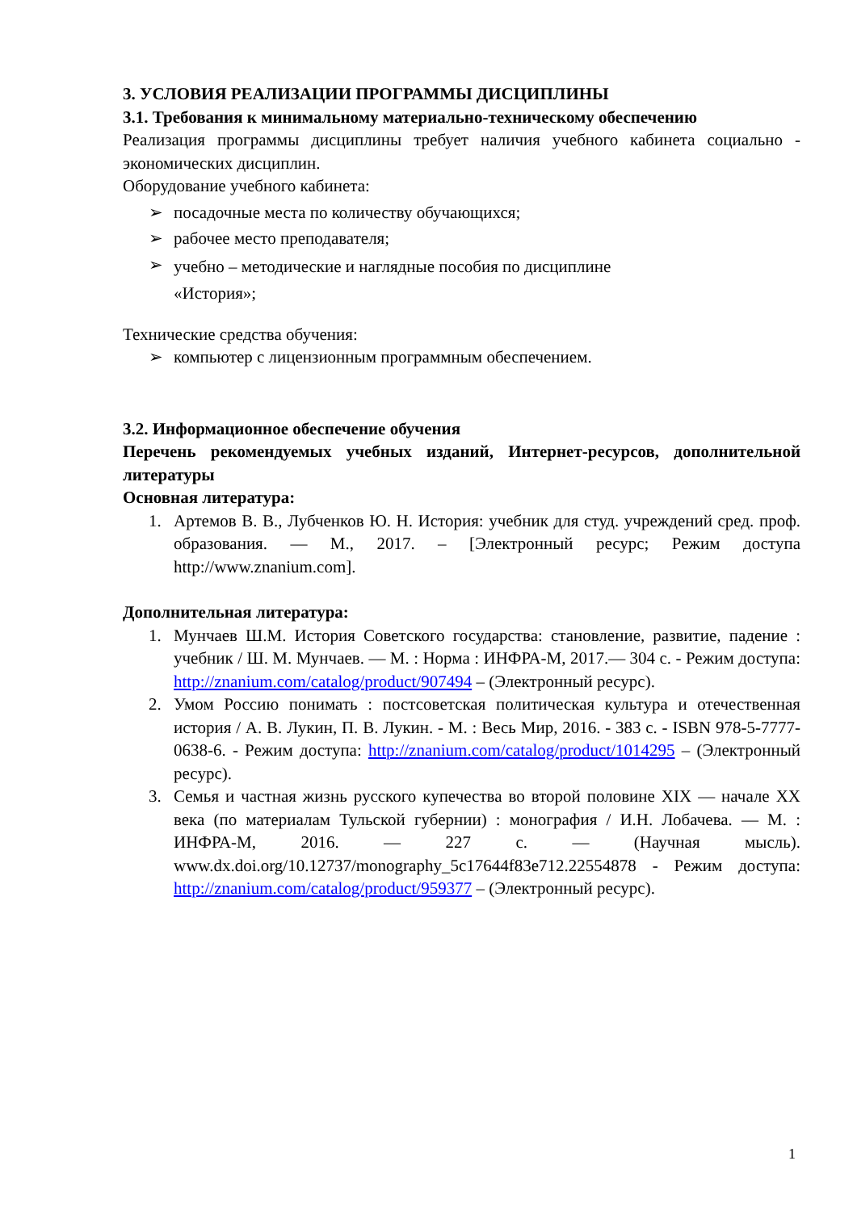3. УСЛОВИЯ РЕАЛИЗАЦИИ ПРОГРАММЫ ДИСЦИПЛИНЫ
3.1. Требования к минимальному материально-техническому обеспечению
Реализация программы дисциплины требует наличия учебного кабинета социально - экономических дисциплин.
Оборудование учебного кабинета:
➢ посадочные места по количеству обучающихся;
➢ рабочее место преподавателя;
➢ учебно – методические и наглядные пособия по дисциплине
«История»;
Технические средства обучения:
➢ компьютер с лицензионным программным обеспечением.
3.2. Информационное обеспечение обучения
Перечень рекомендуемых учебных изданий, Интернет-ресурсов, дополнительной литературы
Основная литература:
1. Артемов В. В., Лубченков Ю. Н. История: учебник для студ. учреждений сред. проф. образования. — М., 2017. – [Электронный ресурс; Режим доступа http://www.znanium.com].
Дополнительная литература:
1. Мунчаев Ш.М. История Советского государства: становление, развитие, падение : учебник / Ш. М. Мунчаев. — М. : Норма : ИНФРА-М, 2017.— 304 с. - Режим доступа: http://znanium.com/catalog/product/907494 – (Электронный ресурс).
2. Умом Россию понимать : постсоветская политическая культура и отечественная история / А. В. Лукин, П. В. Лукин. - М. : Весь Мир, 2016. - 383 с. - ISBN 978-5-7777-0638-6. - Режим доступа: http://znanium.com/catalog/product/1014295 – (Электронный ресурс).
3. Семья и частная жизнь русского купечества во второй половине XIX — начале XX века (по материалам Тульской губернии) : монография / И.Н. Лобачева. — М. : ИНФРА-М, 2016. — 227 с. — (Научная мысль). www.dx.doi.org/10.12737/monography_5c17644f83e712.22554878 - Режим доступа: http://znanium.com/catalog/product/959377 – (Электронный ресурс).
1